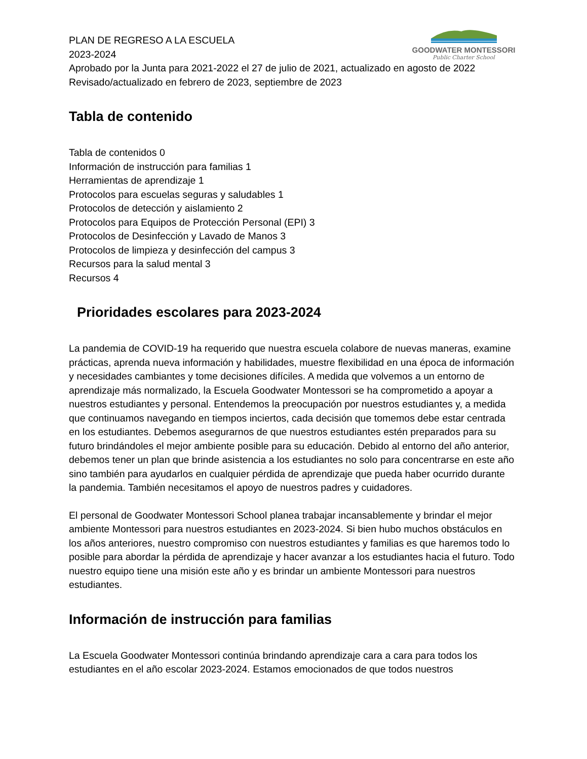GOODWATER MONTESSORI
Public Charter School
PLAN DE REGRESO A LA ESCUELA
2023-2024
Aprobado por la Junta para 2021-2022 el 27 de julio de 2021, actualizado en agosto de 2022
Revisado/actualizado en febrero de 2023, septiembre de 2023
Tabla de contenido
Tabla de contenidos 0
Información de instrucción para familias 1
Herramientas de aprendizaje 1
Protocolos para escuelas seguras y saludables 1
Protocolos de detección y aislamiento 2
Protocolos para Equipos de Protección Personal (EPI) 3
Protocolos de Desinfección y Lavado de Manos 3
Protocolos de limpieza y desinfección del campus 3
Recursos para la salud mental 3
Recursos 4
Prioridades escolares para 2023-2024
La pandemia de COVID-19 ha requerido que nuestra escuela colabore de nuevas maneras, examine prácticas, aprenda nueva información y habilidades, muestre flexibilidad en una época de información y necesidades cambiantes y tome decisiones difíciles. A medida que volvemos a un entorno de aprendizaje más normalizado, la Escuela Goodwater Montessori se ha comprometido a apoyar a nuestros estudiantes y personal. Entendemos la preocupación por nuestros estudiantes y, a medida que continuamos navegando en tiempos inciertos, cada decisión que tomemos debe estar centrada en los estudiantes. Debemos asegurarnos de que nuestros estudiantes estén preparados para su futuro brindándoles el mejor ambiente posible para su educación. Debido al entorno del año anterior, debemos tener un plan que brinde asistencia a los estudiantes no solo para concentrarse en este año sino también para ayudarlos en cualquier pérdida de aprendizaje que pueda haber ocurrido durante la pandemia. También necesitamos el apoyo de nuestros padres y cuidadores.
El personal de Goodwater Montessori School planea trabajar incansablemente y brindar el mejor ambiente Montessori para nuestros estudiantes en 2023-2024. Si bien hubo muchos obstáculos en los años anteriores, nuestro compromiso con nuestros estudiantes y familias es que haremos todo lo posible para abordar la pérdida de aprendizaje y hacer avanzar a los estudiantes hacia el futuro. Todo nuestro equipo tiene una misión este año y es brindar un ambiente Montessori para nuestros estudiantes.
Información de instrucción para familias
La Escuela Goodwater Montessori continúa brindando aprendizaje cara a cara para todos los estudiantes en el año escolar 2023-2024. Estamos emocionados de que todos nuestros